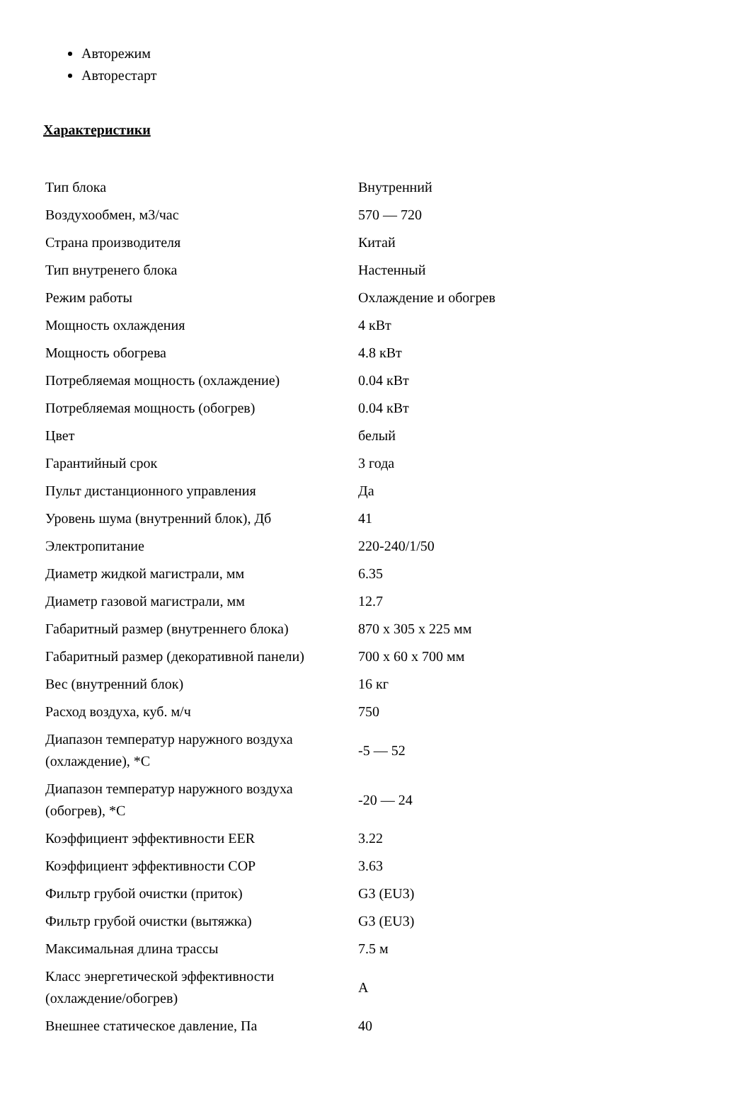Авторежим
Авторестарт
Характеристики
| Тип блока | Внутренний |
| Воздухообмен, м3/час | 570 — 720 |
| Страна производителя | Китай |
| Тип внутренего блока | Настенный |
| Режим работы | Охлаждение и обогрев |
| Мощность охлаждения | 4 кВт |
| Мощность обогрева | 4.8 кВт |
| Потребляемая мощность (охлаждение) | 0.04 кВт |
| Потребляемая мощность (обогрев) | 0.04 кВт |
| Цвет | белый |
| Гарантийный срок | 3 года |
| Пульт дистанционного управления | Да |
| Уровень шума (внутренний блок), Дб | 41 |
| Электропитание | 220-240/1/50 |
| Диаметр жидкой магистрали, мм | 6.35 |
| Диаметр газовой магистрали, мм | 12.7 |
| Габаритный размер (внутреннего блока) | 870 x 305 x 225 мм |
| Габаритный размер (декоративной панели) | 700 x 60 x 700 мм |
| Вес (внутренний блок) | 16 кг |
| Расход воздуха, куб. м/ч | 750 |
| Диапазон температур наружного воздуха (охлаждение), *С | -5 — 52 |
| Диапазон температур наружного воздуха (обогрев), *С | -20 — 24 |
| Коэффициент эффективности EER | 3.22 |
| Коэффициент эффективности COP | 3.63 |
| Фильтр грубой очистки (приток) | G3 (EU3) |
| Фильтр грубой очистки (вытяжка) | G3 (EU3) |
| Максимальная длина трассы | 7.5 м |
| Класс энергетической эффективности (охлаждение/обогрев) | A |
| Внешнее статическое давление, Па | 40 |